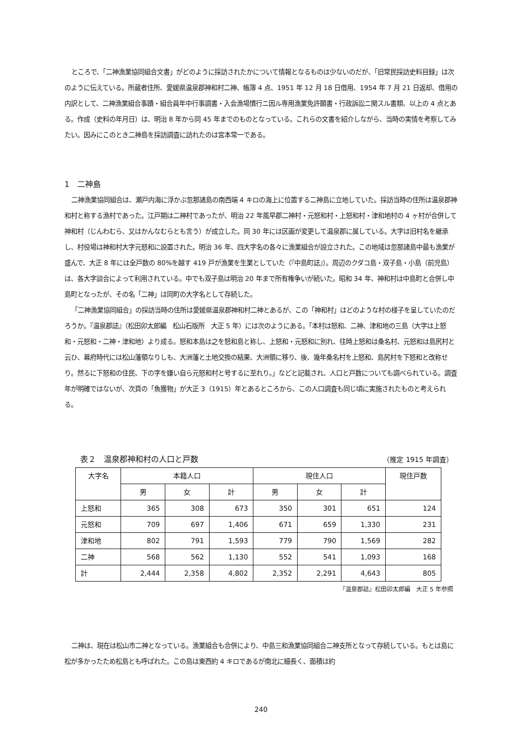ところで、「二神漁業協同組合文書」がどのように採訪されたかについて情報となるものは少ないのだが、「旧常民採訪史料目録」は次のように伝えている。所蔵者住所、愛媛県温泉郡神和村二神、帳簿 4 点、1951 年 12 月 18 日借用、1954 年 7 月 21 日返却、借用の内訳として、二神漁業組合事蹟・組合員年中行事調書・入会漁場慣行ニ因ル専用漁業免許願書・行政訴訟ニ関スル書類、以上の 4 点とある。作成（史料の年月日）は、明治 8 年から同 45 年までのものとなっている。これらの文書を紹介しながら、当時の実情を考察してみたい。因みにこのとき二神島を採訪調査に訪れたのは宮本常一である。
1　二神島
二神漁業協同組合は、瀬戸内海に浮かぶ忽那諸島の南西端 4 キロの海上に位置する二神島に立地していた。採訪当時の住所は温泉郡神和村と称する漁村であった。江戸期は二神村であったが、明治 22 年風早郡二神村・元怒和村・上怒和村・津和地村の 4 ヶ村が合併して神和村（じんわむら、又はかんなむらとも言う）が成立した。同 30 年には区画が変更して温泉郡に属している。大字は旧村名を継承し、村役場は神和村大字元怒和に設置された。明治 36 年、四大字名の各々に漁業組合が設立された。この地域は忽那諸島中最も漁業が盛んで、大正 8 年には全戸数の 80%を越す 419 戸が漁業を生業としていた（『中島町誌』）。周辺のクダコ島・双子島・小島（前児島）は、各大字談合によって利用されている。中でも双子島は明治 20 年まで所有権争いが続いた。昭和 34 年、神和村は中島町と合併し中島町となったが、その名「二神」は同町の大字名として存続した。
「二神漁業協同組合」の採訪当時の住所は愛媛県温泉郡神和村二神とあるが、この「神和村」はどのような村の様子を呈していたのだろうか。『温泉郡誌』（松田卯太郎編　松山石版所　大正 5 年）には次のようにある。「本村は怒和、二神、津和地の三島（大字は上怒和・元怒和・二神・津和地）より成る。怒和本島は之を怒和島と称し、上怒和・元怒和に別れ、往時上怒和は桑名村、元怒和は島尻村と云ひ、幕府時代には松山藩領なりしも、大洲藩と土地交換の結果、大洲領に移り、後、幾年桑名村を上怒和、島尻村を下怒和と改称せり。然るに下怒和の住民、下の字を嫌い自ら元怒和村と号するに至れり。」などと記載され、人口と戸数についても調べられている。調査年が明確ではないが、次頁の「魚獲物」が大正 3（1915）年とあるところから、この人口調査も同じ頃に実施されたものと考えられる。
表２　温泉郡神和村の人口と戸数 （推定 1915 年調査）
| 大字名 | 本籍人口 | | | 現住人口 | | | 現住戸数 |
| --- | --- | --- | --- | --- | --- | --- | --- |
| | 男 | 女 | 計 | 男 | 女 | 計 | |
| 上怒和 | 365 | 308 | 673 | 350 | 301 | 651 | 124 |
| 元怒和 | 709 | 697 | 1,406 | 671 | 659 | 1,330 | 231 |
| 津和地 | 802 | 791 | 1,593 | 779 | 790 | 1,569 | 282 |
| 二神 | 568 | 562 | 1,130 | 552 | 541 | 1,093 | 168 |
| 計 | 2,444 | 2,358 | 4,802 | 2,352 | 2,291 | 4,643 | 805 |
『温泉郡誌』松田卯太郎編　大正 5 年参照
二神は、現在は松山市二神となっている。漁業組合も合併により、中島三和漁業協同組合二神支所となって存続している。もとは島に松が多かったため松島とも呼ばれた。この島は東西約 4 キロであるが南北に細長く、面積は約
240